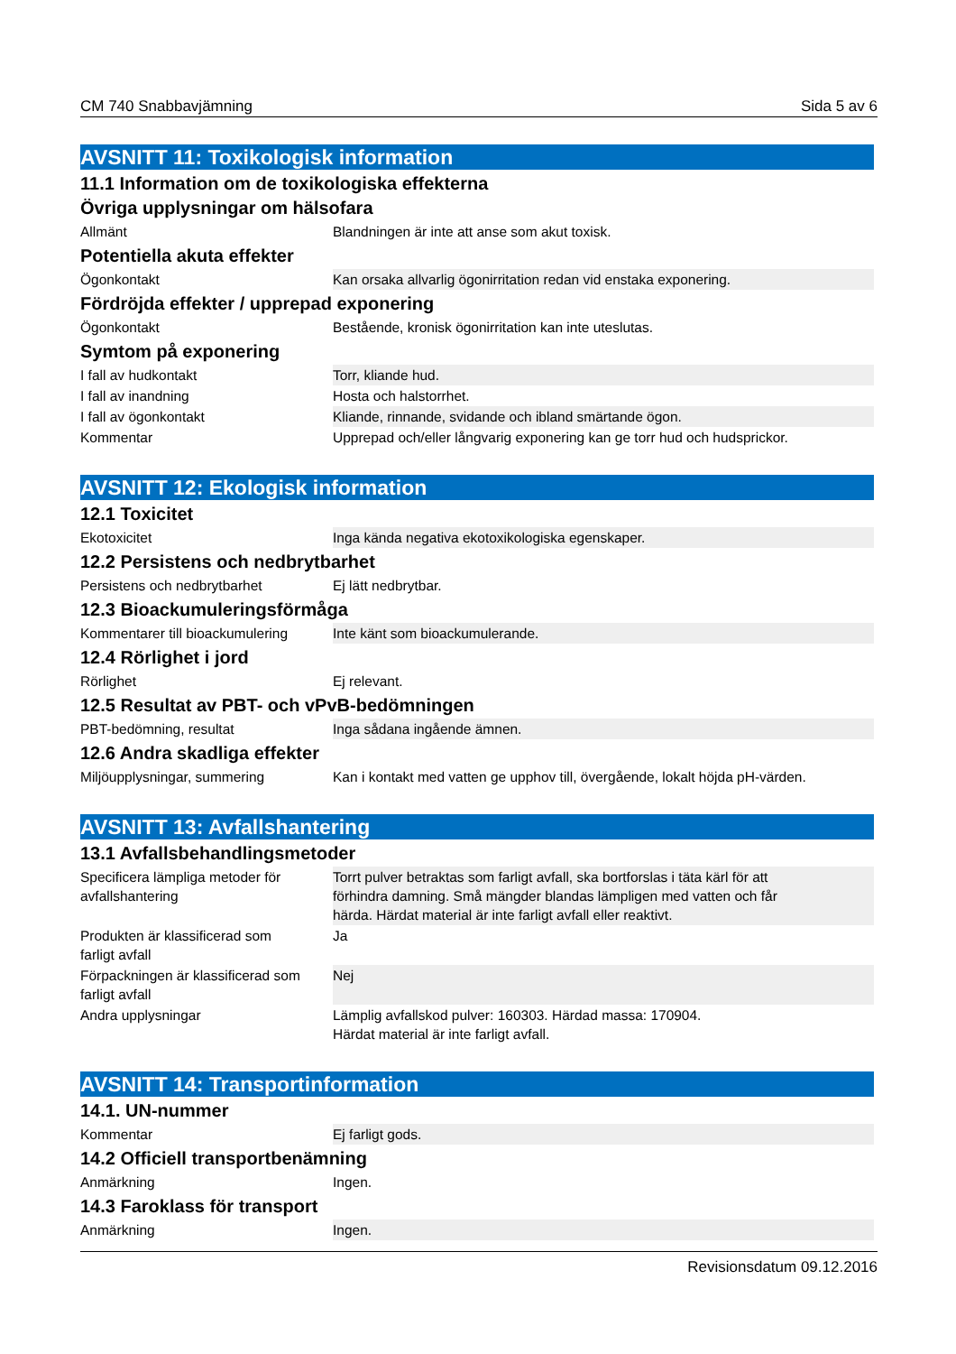CM 740 Snabbavjämning Sida 5 av 6
AVSNITT 11: Toxikologisk information
11.1 Information om de toxikologiska effekterna
Övriga upplysningar om hälsofara
| Allmänt | Blandningen är inte att anse som akut toxisk. |
Potentiella akuta effekter
| Ögonkontakt | Kan orsaka allvarlig ögonirritation redan vid enstaka exponering. |
Fördröjda effekter / upprepad exponering
| Ögonkontakt | Bestående, kronisk ögonirritation kan inte uteslutas. |
Symtom på exponering
| I fall av hudkontakt | Torr, kliande hud. |
| I fall av inandning | Hosta och halstorrhet. |
| I fall av ögonkontakt | Kliande, rinnande, svidande och ibland smärtande ögon. |
| Kommentar | Upprepad och/eller långvarig exponering kan ge torr hud och hudsprickor. |
AVSNITT 12: Ekologisk information
12.1 Toxicitet
| Ekotoxicitet | Inga kända negativa ekotoxikologiska egenskaper. |
12.2 Persistens och nedbrytbarhet
| Persistens och nedbrytbarhet | Ej lätt nedbrytbar. |
12.3 Bioackumuleringsförmåga
| Kommentarer till bioackumulering | Inte känt som bioackumulerande. |
12.4 Rörlighet i jord
| Rörlighet | Ej relevant. |
12.5 Resultat av PBT- och vPvB-bedömningen
| PBT-bedömning, resultat | Inga sådana ingående ämnen. |
12.6 Andra skadliga effekter
| Miljöupplysningar, summering | Kan i kontakt med vatten ge upphov till, övergående, lokalt höjda pH-värden. |
AVSNITT 13: Avfallshantering
13.1 Avfallsbehandlingsmetoder
| Specificera lämpliga metoder för avfallshantering | Torrt pulver betraktas som farligt avfall, ska bortforslas i täta kärl för att förhindra damning. Små mängder blandas lämpligen med vatten och får härda. Härdat material är inte farligt avfall eller reaktivt. |
| Produkten är klassificerad som farligt avfall | Ja |
| Förpackningen är klassificerad som farligt avfall | Nej |
| Andra upplysningar | Lämplig avfallskod pulver: 160303. Härdad massa: 170904. Härdat material är inte farligt avfall. |
AVSNITT 14: Transportinformation
14.1. UN-nummer
| Kommentar | Ej farligt gods. |
14.2 Officiell transportbenämning
| Anmärkning | Ingen. |
14.3 Faroklass för transport
| Anmärkning | Ingen. |
Revisionsdatum 09.12.2016